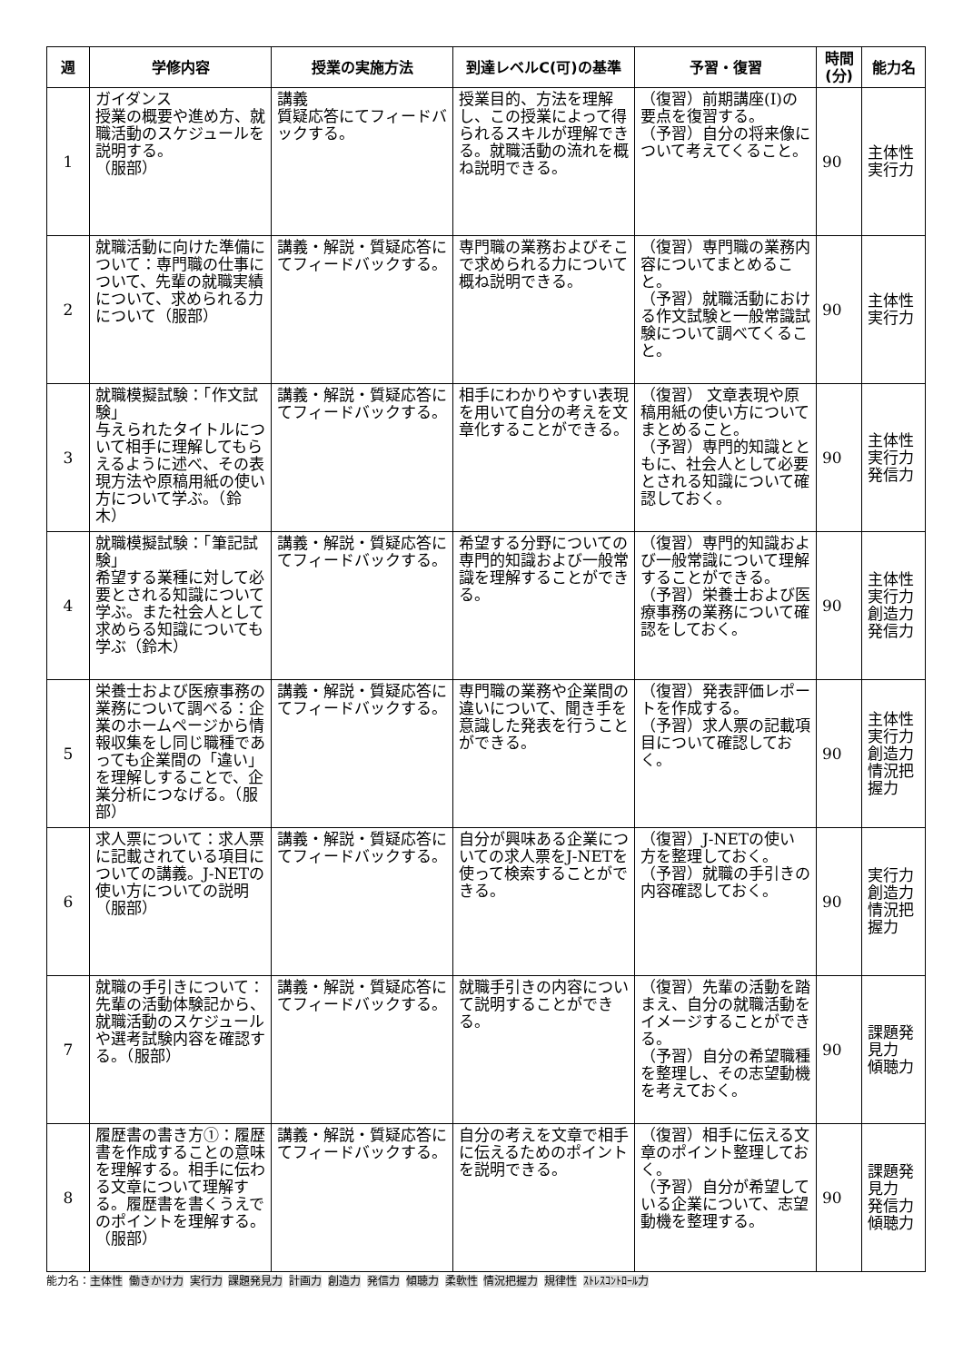| 週 | 学修内容 | 授業の実施方法 | 到達レベルC(可)の基準 | 予習・復習 | 時間(分) | 能力名 |
| --- | --- | --- | --- | --- | --- | --- |
| 1 | ガイダンス 授業の概要や進め方、就職活動のスケジュールを説明する。 （服部） | 講義 質疑応答にてフィードバックする。 | 授業目的、方法を理解し、この授業によって得られるスキルが理解できる。就職活動の流れを概ね説明できる。 | （復習）前期講座(Ⅰ)の要点を復習する。 （予習）自分の将来像について考えてくること。 | 90 | 主体性 実行力 |
| 2 | 就職活動に向けた準備について：専門職の仕事について、先輩の就職実績について、求められる力について（服部） | 講義・解説・質疑応答にてフィードバックする。 | 専門職の業務およびそこで求められる力について概ね説明できる。 | （復習）専門職の業務内容についてまとめること。 （予習）就職活動における作文試験と一般常識試験について調べてくること。 | 90 | 主体性 実行力 |
| 3 | 就職模擬試験：「作文試験」 与えられたタイトルについて相手に理解してもらえるように述べ、その表現方法や原稿用紙の使い方について学ぶ。（鈴木） | 講義・解説・質疑応答にてフィードバックする。 | 相手にわかりやすい表現を用いて自分の考えを文章化することができる。 | （復習） 文章表現や原稿用紙の使い方についてまとめること。 （予習）専門的知識とともに、社会人として必要とされる知識について確認しておく。 | 90 | 主体性 実行力 発信力 |
| 4 | 就職模擬試験：「筆記試験」 希望する業種に対して必要とされる知識について学ぶ。また社会人として求めらる知識についても学ぶ（鈴木） | 講義・解説・質疑応答にてフィードバックする。 | 希望する分野についての専門的知識および一般常識を理解することができる。 | （復習）専門的知識および一般常識について理解することができる。 （予習）栄養士および医療事務の業務について確認をしておく。 | 90 | 主体性 実行力 創造力 発信力 |
| 5 | 栄養士および医療事務の業務について調べる：企業のホームページから情報収集をし同じ職種であっても企業間の「違い」を理解しすることで、企業分析につなげる。（服部） | 講義・解説・質疑応答にてフィードバックする。 | 専門職の業務や企業間の違いについて、聞き手を意識した発表を行うことができる。 | （復習）発表評価レポートを作成する。 （予習）求人票の記載項目について確認しておく。 | 90 | 主体性 実行力 創造力 情況把握力 |
| 6 | 求人票について：求人票に記載されている項目についての講義。J-NETの使い方についての説明（服部） | 講義・解説・質疑応答にてフィードバックする。 | 自分が興味ある企業についての求人票をJ-NETを使って検索することができる。 | （復習）J-NETの使い方を整理しておく。 （予習）就職の手引きの内容確認しておく。 | 90 | 実行力 創造力 情況把握力 |
| 7 | 就職の手引きについて：先輩の活動体験記から、就職活動のスケジュールや選考試験内容を確認する。（服部） | 講義・解説・質疑応答にてフィードバックする。 | 就職手引きの内容について説明することができる。 | （復習）先輩の活動を踏まえ、自分の就職活動をイメージすることができる。 （予習）自分の希望職種を整理し、その志望動機を考えておく。 | 90 | 課題発見力 傾聴力 |
| 8 | 履歴書の書き方①：履歴書を作成することの意味を理解する。相手に伝わる文章について理解する。履歴書を書くうえでのポイントを理解する。（服部） | 講義・解説・質疑応答にてフィードバックする。 | 自分の考えを文章で相手に伝えるためのポイントを説明できる。 | （復習）相手に伝える文章のポイント整理しておく。 （予習）自分が希望している企業について、志望動機を整理する。 | 90 | 課題発見力 発信力 傾聴力 |
能力名：主体性 働きかけ力 実行力 課題発見力 計画力 創造力 発信力 傾聴力 柔軟性 情況把握力 規律性 ｽﾄﾚｽｺﾝﾄﾛｰﾙ力